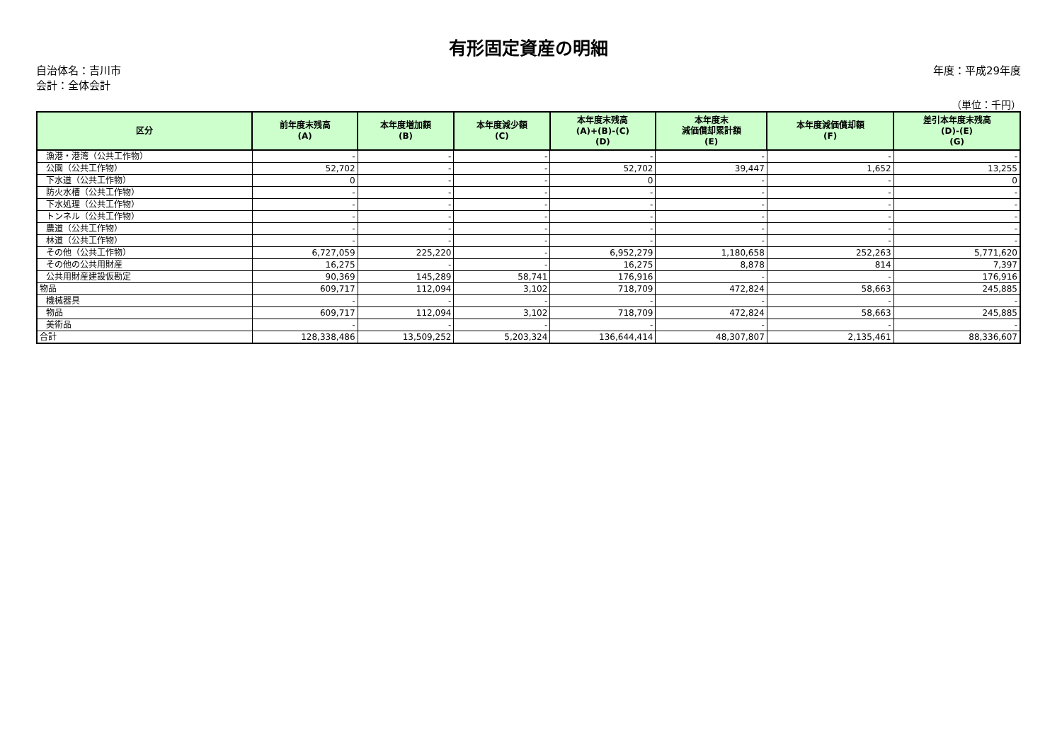有形固定資産の明細
自治体名：吉川市
会計：全体会計
年度：平成29年度
（単位：千円）
| 区分 | 前年度末残高 (A) | 本年度増加額 (B) | 本年度減少額 (C) | 本年度末残高 (A)+(B)-(C) (D) | 本年度末 減価償却累計額 (E) | 本年度減価償却額 (F) | 差引本年度末残高 (D)-(E) (G) |
| --- | --- | --- | --- | --- | --- | --- | --- |
| 漁港・港湾（公共工作物） | - | - | - | - | - | - | - |
| 公園（公共工作物） | 52,702 | - | - | 52,702 | 39,447 | 1,652 | 13,255 |
| 下水道（公共工作物） | 0 | - | - | 0 | - | - | 0 |
| 防火水槽（公共工作物） | - | - | - | - | - | - | - |
| 下水処理（公共工作物） | - | - | - | - | - | - | - |
| トンネル（公共工作物） | - | - | - | - | - | - | - |
| 農道（公共工作物） | - | - | - | - | - | - | - |
| 林道（公共工作物） | - | - | - | - | - | - | - |
| その他（公共工作物） | 6,727,059 | 225,220 | - | 6,952,279 | 1,180,658 | 252,263 | 5,771,620 |
| その他の公共用財産 | 16,275 | - | - | 16,275 | 8,878 | 814 | 7,397 |
| 公共用財産建設仮勘定 | 90,369 | 145,289 | 58,741 | 176,916 | - | - | 176,916 |
| 物品 | 609,717 | 112,094 | 3,102 | 718,709 | 472,824 | 58,663 | 245,885 |
| 機械器具 | - | - | - | - | - | - | - |
| 物品 | 609,717 | 112,094 | 3,102 | 718,709 | 472,824 | 58,663 | 245,885 |
| 美術品 | - | - | - | - | - | - | - |
| 合計 | 128,338,486 | 13,509,252 | 5,203,324 | 136,644,414 | 48,307,807 | 2,135,461 | 88,336,607 |